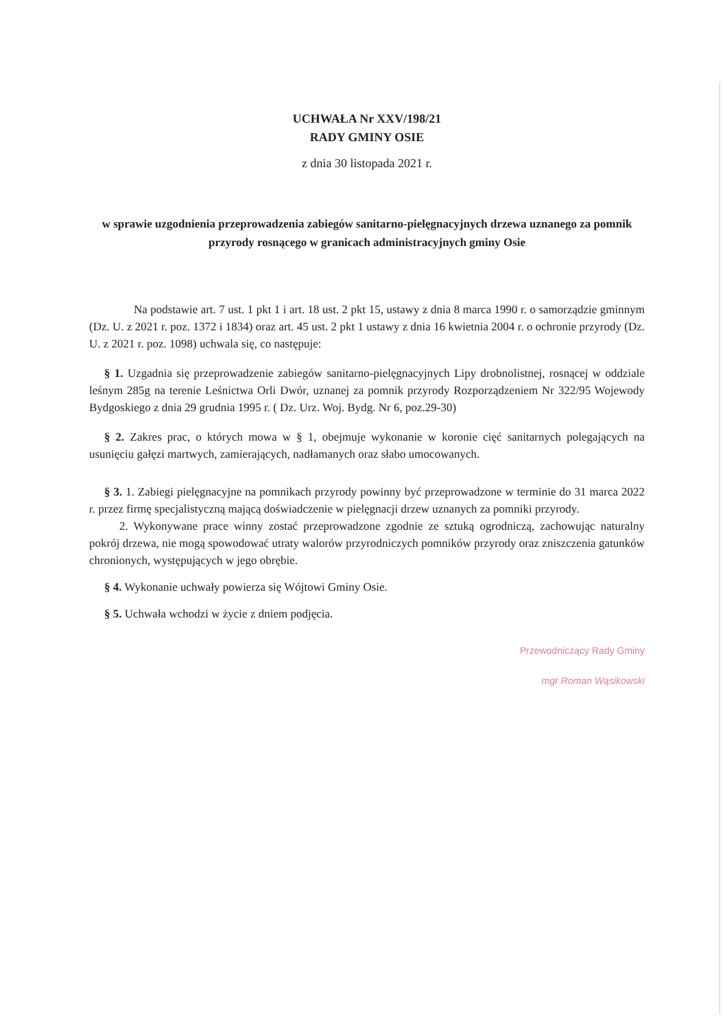UCHWAŁA Nr XXV/198/21
RADY GMINY OSIE
z dnia 30 listopada 2021 r.
w sprawie uzgodnienia przeprowadzenia zabiegów sanitarno-pielęgnacyjnych drzewa uznanego za pomnik przyrody rosnącego w granicach administracyjnych gminy Osie
Na podstawie art. 7 ust. 1 pkt 1 i art. 18 ust. 2 pkt 15, ustawy z dnia 8 marca 1990 r. o samorządzie gminnym (Dz. U. z 2021 r. poz. 1372 i 1834) oraz art. 45 ust. 2 pkt 1 ustawy z dnia 16 kwietnia 2004 r. o ochronie przyrody (Dz. U. z 2021 r. poz. 1098) uchwala się, co następuje:
§ 1. Uzgadnia się przeprowadzenie zabiegów sanitarno-pielęgnacyjnych Lipy drobnolistnej, rosnącej w oddziale leśnym 285g na terenie Leśnictwa Orli Dwór, uznanej za pomnik przyrody Rozporządzeniem Nr 322/95 Wojewody Bydgoskiego z dnia 29 grudnia 1995 r. ( Dz. Urz. Woj. Bydg. Nr 6, poz.29-30)
§ 2. Zakres prac, o których mowa w § 1, obejmuje wykonanie w koronie cięć sanitarnych polegających na usunięciu gałęzi martwych, zamierających, nadłamanych oraz słabo umocowanych.
§ 3. 1. Zabiegi pielęgnacyjne na pomnikach przyrody powinny być przeprowadzone w terminie do 31 marca 2022 r. przez firmę specjalistyczną mającą doświadczenie w pielęgnacji drzew uznanych za pomniki przyrody.
2. Wykonywane prace winny zostać przeprowadzone zgodnie ze sztuką ogrodniczą, zachowując naturalny pokrój drzewa, nie mogą spowodować utraty walorów przyrodniczych pomników przyrody oraz zniszczenia gatunków chronionych, występujących w jego obrębie.
§ 4. Wykonanie uchwały powierza się Wójtowi Gminy Osie.
§ 5. Uchwała wchodzi w życie z dniem podjęcia.
Przewodniczący Rady Gminy
mgr Roman Wąsikowski